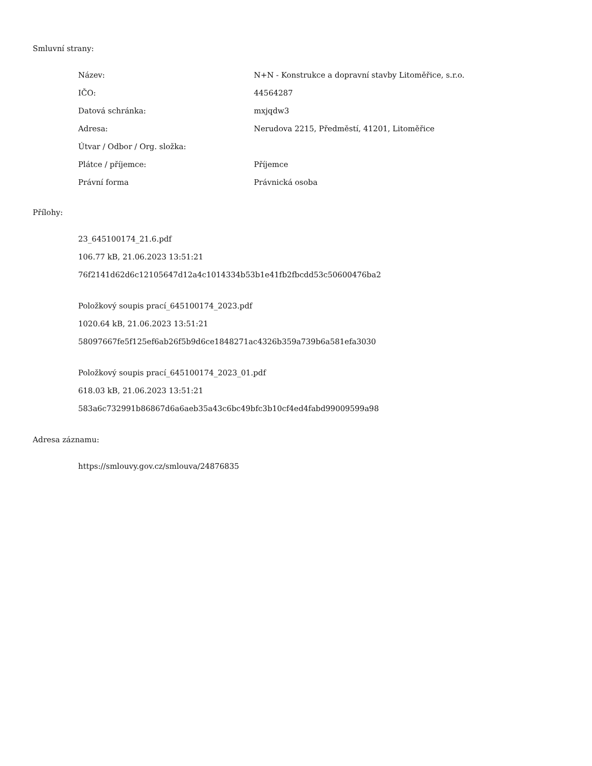Smluvní strany:
| Název: | N+N - Konstrukce a dopravní stavby Litoměřice, s.r.o. |
| IČO: | 44564287 |
| Datová schránka: | mxjqdw3 |
| Adresa: | Nerudova 2215, Předměstí, 41201, Litoměřice |
| Útvar / Odbor / Org. složka: | |
| Plátce / příjemce: | Příjemce |
| Právní forma | Právnická osoba |
Přílohy:
23_645100174_21.6.pdf
106.77 kB, 21.06.2023 13:51:21
76f2141d62d6c12105647d12a4c1014334b53b1e41fb2fbcdd53c50600476ba2
Položkový soupis prací_645100174_2023.pdf
1020.64 kB, 21.06.2023 13:51:21
58097667fe5f125ef6ab26f5b9d6ce1848271ac4326b359a739b6a581efa3030
Položkový soupis prací_645100174_2023_01.pdf
618.03 kB, 21.06.2023 13:51:21
583a6c732991b86867d6a6aeb35a43c6bc49bfc3b10cf4ed4fabd99009599a98
Adresa záznamu:
https://smlouvy.gov.cz/smlouva/24876835